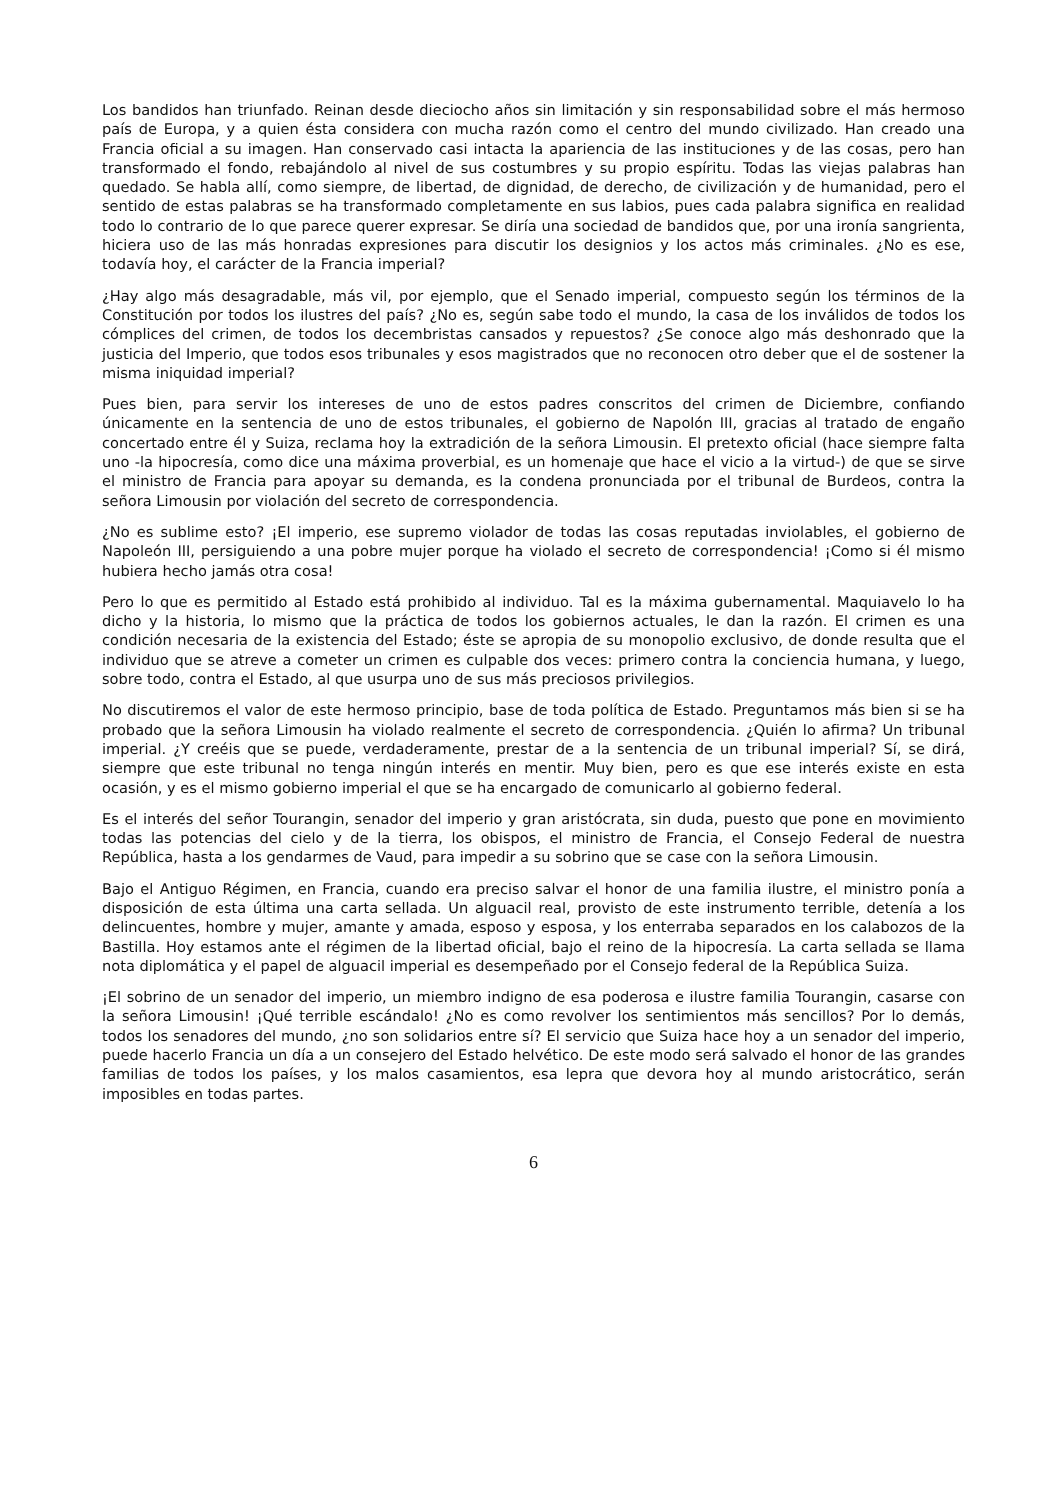Los bandidos han triunfado. Reinan desde dieciocho años sin limitación y sin responsabilidad sobre el más hermoso país de Europa, y a quien ésta considera con mucha razón como el centro del mundo civilizado. Han creado una Francia oficial a su imagen. Han conservado casi intacta la apariencia de las instituciones y de las cosas, pero han transformado el fondo, rebajándolo al nivel de sus costumbres y su propio espíritu. Todas las viejas palabras han quedado. Se habla allí, como siempre, de libertad, de dignidad, de derecho, de civilización y de humanidad, pero el sentido de estas palabras se ha transformado completamente en sus labios, pues cada palabra significa en realidad todo lo contrario de lo que parece querer expresar. Se diría una sociedad de bandidos que, por una ironía sangrienta, hiciera uso de las más honradas expresiones para discutir los designios y los actos más criminales. ¿No es ese, todavía hoy, el carácter de la Francia imperial?
¿Hay algo más desagradable, más vil, por ejemplo, que el Senado imperial, compuesto según los términos de la Constitución por todos los ilustres del país? ¿No es, según sabe todo el mundo, la casa de los inválidos de todos los cómplices del crimen, de todos los decembristas cansados y repuestos? ¿Se conoce algo más deshonrado que la justicia del Imperio, que todos esos tribunales y esos magistrados que no reconocen otro deber que el de sostener la misma iniquidad imperial?
Pues bien, para servir los intereses de uno de estos padres conscritos del crimen de Diciembre, confiando únicamente en la sentencia de uno de estos tribunales, el gobierno de Napolón III, gracias al tratado de engaño concertado entre él y Suiza, reclama hoy la extradición de la señora Limousin. El pretexto oficial (hace siempre falta uno -la hipocresía, como dice una máxima proverbial, es un homenaje que hace el vicio a la virtud-) de que se sirve el ministro de Francia para apoyar su demanda, es la condena pronunciada por el tribunal de Burdeos, contra la señora Limousin por violación del secreto de correspondencia.
¿No es sublime esto? ¡El imperio, ese supremo violador de todas las cosas reputadas inviolables, el gobierno de Napoleón III, persiguiendo a una pobre mujer porque ha violado el secreto de correspondencia! ¡Como si él mismo hubiera hecho jamás otra cosa!
Pero lo que es permitido al Estado está prohibido al individuo. Tal es la máxima gubernamental. Maquiavelo lo ha dicho y la historia, lo mismo que la práctica de todos los gobiernos actuales, le dan la razón. El crimen es una condición necesaria de la existencia del Estado; éste se apropia de su monopolio exclusivo, de donde resulta que el individuo que se atreve a cometer un crimen es culpable dos veces: primero contra la conciencia humana, y luego, sobre todo, contra el Estado, al que usurpa uno de sus más preciosos privilegios.
No discutiremos el valor de este hermoso principio, base de toda política de Estado. Preguntamos más bien si se ha probado que la señora Limousin ha violado realmente el secreto de correspondencia. ¿Quién lo afirma? Un tribunal imperial. ¿Y creéis que se puede, verdaderamente, prestar de a la sentencia de un tribunal imperial? Sí, se dirá, siempre que este tribunal no tenga ningún interés en mentir. Muy bien, pero es que ese interés existe en esta ocasión, y es el mismo gobierno imperial el que se ha encargado de comunicarlo al gobierno federal.
Es el interés del señor Tourangin, senador del imperio y gran aristócrata, sin duda, puesto que pone en movimiento todas las potencias del cielo y de la tierra, los obispos, el ministro de Francia, el Consejo Federal de nuestra República, hasta a los gendarmes de Vaud, para impedir a su sobrino que se case con la señora Limousin.
Bajo el Antiguo Régimen, en Francia, cuando era preciso salvar el honor de una familia ilustre, el ministro ponía a disposición de esta última una carta sellada. Un alguacil real, provisto de este instrumento terrible, detenía a los delincuentes, hombre y mujer, amante y amada, esposo y esposa, y los enterraba separados en los calabozos de la Bastilla. Hoy estamos ante el régimen de la libertad oficial, bajo el reino de la hipocresía. La carta sellada se llama nota diplomática y el papel de alguacil imperial es desempeñado por el Consejo federal de la República Suiza.
¡El sobrino de un senador del imperio, un miembro indigno de esa poderosa e ilustre familia Tourangin, casarse con la señora Limousin! ¡Qué terrible escándalo! ¿No es como revolver los sentimientos más sencillos? Por lo demás, todos los senadores del mundo, ¿no son solidarios entre sí? El servicio que Suiza hace hoy a un senador del imperio, puede hacerlo Francia un día a un consejero del Estado helvético. De este modo será salvado el honor de las grandes familias de todos los países, y los malos casamientos, esa lepra que devora hoy al mundo aristocrático, serán imposibles en todas partes.
6